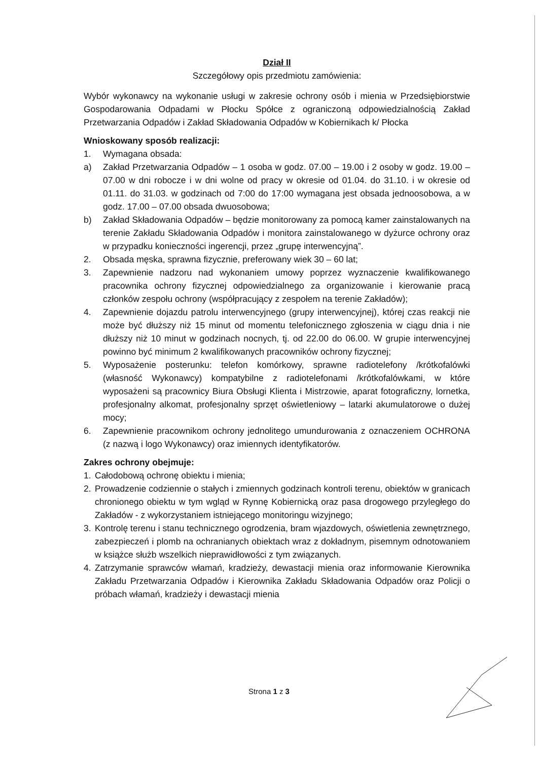Dział II
Szczegółowy opis przedmiotu zamówienia:
Wybór wykonawcy na wykonanie usługi w zakresie ochrony osób i mienia w Przedsiębiorstwie Gospodarowania Odpadami w Płocku Spółce z ograniczoną odpowiedzialnością Zakład Przetwarzania Odpadów i Zakład Składowania Odpadów w Kobiernikach k/ Płocka
Wnioskowany sposób realizacji:
1. Wymagana obsada:
a) Zakład Przetwarzania Odpadów – 1 osoba w godz. 07.00 – 19.00 i 2 osoby w godz. 19.00 – 07.00 w dni robocze i w dni wolne od pracy w okresie od 01.04. do 31.10. i w okresie od 01.11. do 31.03. w godzinach od 7:00 do 17:00 wymagana jest obsada jednoosobowa, a w godz. 17.00 – 07.00 obsada dwuosobowa;
b) Zakład Składowania Odpadów – będzie monitorowany za pomocą kamer zainstalowanych na terenie Zakładu Składowania Odpadów i monitora zainstalowanego w dyżurce ochrony oraz w przypadku konieczności ingerencji, przez „grupę interwencyjną”.
2. Obsada męska, sprawna fizycznie, preferowany wiek 30 – 60 lat;
3. Zapewnienie nadzoru nad wykonaniem umowy poprzez wyznaczenie kwalifikowanego pracownika ochrony fizycznej odpowiedzialnego za organizowanie i kierowanie pracą członków zespołu ochrony (współpracujący z zespołem na terenie Zakładów);
4. Zapewnienie dojazdu patrolu interwencyjnego (grupy interwencyjnej), której czas reakcji nie może być dłuższy niż 15 minut od momentu telefonicznego zgłoszenia w ciągu dnia i nie dłuższy niż 10 minut w godzinach nocnych, tj. od 22.00 do 06.00. W grupie interwencyjnej powinno być minimum 2 kwalifikowanych pracowników ochrony fizycznej;
5. Wyposażenie posterunku: telefon komórkowy, sprawne radiotelefony /krótkofalówki (własność Wykonawcy) kompatybilne z radiotelefonami /krótkofalówkami, w które wyposażeni są pracownicy Biura Obsługi Klienta i Mistrzowie, aparat fotograficzny, lornetka, profesjonalny alkomat, profesjonalny sprzęt oświetleniowy – latarki akumulatorowe o dużej mocy;
6. Zapewnienie pracownikom ochrony jednolitego umundurowania z oznaczeniem OCHRONA (z nazwą i logo Wykonawcy) oraz imiennych identyfikatorów.
Zakres ochrony obejmuje:
1. Całodobową ochronę obiektu i mienia;
2. Prowadzenie codziennie o stałych i zmiennych godzinach kontroli terenu, obiektów w granicach chronionego obiektu w tym wgląd w Rynnę Kobiernicką oraz pasa drogowego przyległego do Zakładów - z wykorzystaniem istniejącego monitoringu wizyjnego;
3. Kontrolę terenu i stanu technicznego ogrodzenia, bram wjazdowych, oświetlenia zewnętrznego, zabezpieczeń i plomb na ochranianych obiektach wraz z dokładnym, pisemnym odnotowaniem w książce służb wszelkich nieprawidłowości z tym związanych.
4. Zatrzymanie sprawców włamań, kradzieży, dewastacji mienia oraz informowanie Kierownika Zakładu Przetwarzania Odpadów i Kierownika Zakładu Składowania Odpadów oraz Policji o próbach włamań, kradzieży i dewastacji mienia
Strona 1 z 3